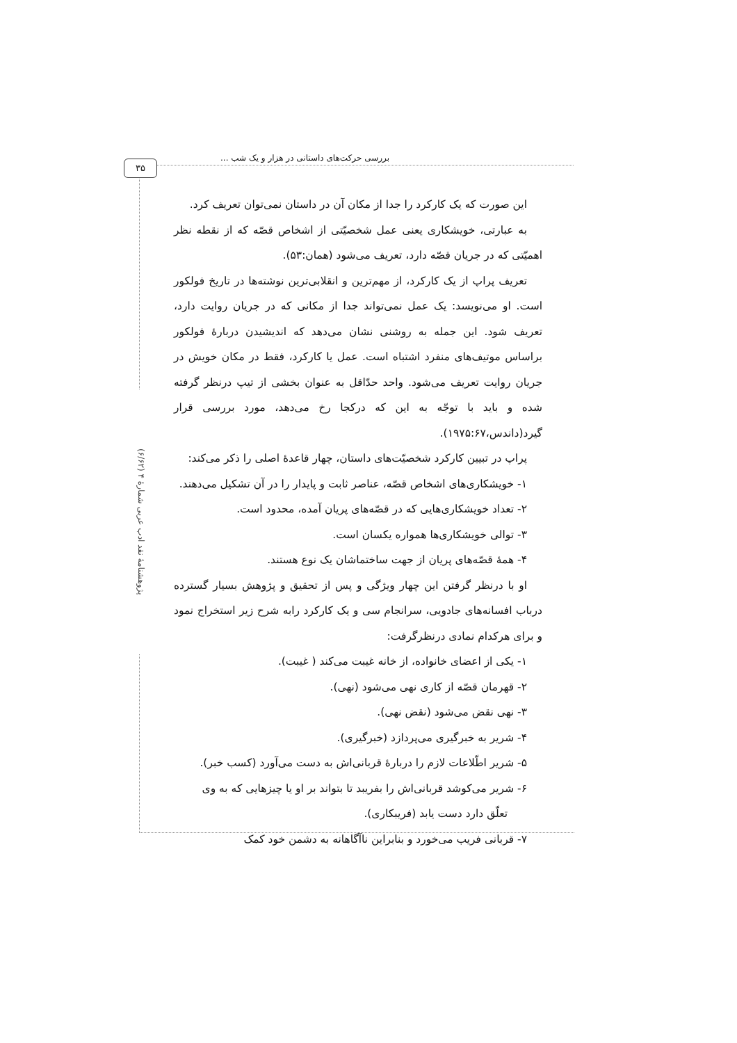بررسی حرکت‌های داستانی در هزار و یک شب ...
۳۵
پژوهشنامهٔ نقد ادب عربی شمارهٔ ۴ (۶/۶۲)
این صورت که یک کارکرد را جدا از مکان آن در داستان نمی‌توان تعریف کرد.
به عبارتی، خویشکاری یعنی عمل شخصیّتی از اشخاص قصّه که از نقطه نظر اهمیّتی که در جریان قصّه دارد، تعریف می‌شود (همان:۵۳).
تعریف پراپ از یک کارکرد، از مهم‌ترین و انقلابی‌ترین نوشته‌ها در تاریخ فولکور است. او می‌نویسد: یک عمل نمی‌تواند جدا از مکانی که در جریان روایت دارد، تعریف شود. این جمله به روشنی نشان می‌دهد که اندیشیدن دربارهٔ فولکور براساس موتیف‌های منفرد اشتباه است. عمل یا کارکرد، فقط در مکان خویش در جریان روایت تعریف می‌شود. واحد حدّاقل به عنوان بخشی از تیپ درنظر گرفته شده و باید با توجّه به این که درکجا رخ می‌دهد، مورد بررسی قرار گیرد(داندس،۱۹۷۵:۶۷).
پراپ در تبیین کارکرد شخصیّت‌های داستان، چهار قاعدهٔ اصلی را ذکر می‌کند:
۱- خویشکاری‌های اشخاص قصّه، عناصر ثابت و پایدار را در آن تشکیل می‌دهند.
۲- تعداد خویشکاری‌هایی که در قصّه‌های پریان آمده، محدود است.
۳- توالی خویشکاری‌ها همواره یکسان است.
۴- همهٔ قصّه‌های پریان از جهت ساختماشان یک نوع هستند.
او با درنظر گرفتن این چهار ویژگی و پس از تحقیق و پژوهش بسیار گسترده درباب افسانه‌های جادویی، سرانجام سی و یک کارکرد رابه شرح زیر استخراج نمود و برای هرکدام نمادی درنظرگرفت:
۱- یکی از اعضای خانواده، از خانه غیبت می‌کند ( غیبت).
۲- قهرمان قصّه از کاری نهی می‌شود (نهی).
۳- نهی نقض می‌شود (نقض نهی).
۴- شریر به خبرگیری می‌پردازد (خبرگیری).
۵- شریر اطّلاعات لازم را دربارهٔ قربانی‌اش به دست می‌آورد (کسب خبر).
۶- شریر می‌کوشد قربانی‌اش را بفریبد تا بتواند بر او یا چیزهایی که به وی
تعلّق دارد دست یابد (فریبکاری).
۷- قربانی فریب می‌خورد و بنابراین ناآگاهانه به دشمن خود کمک